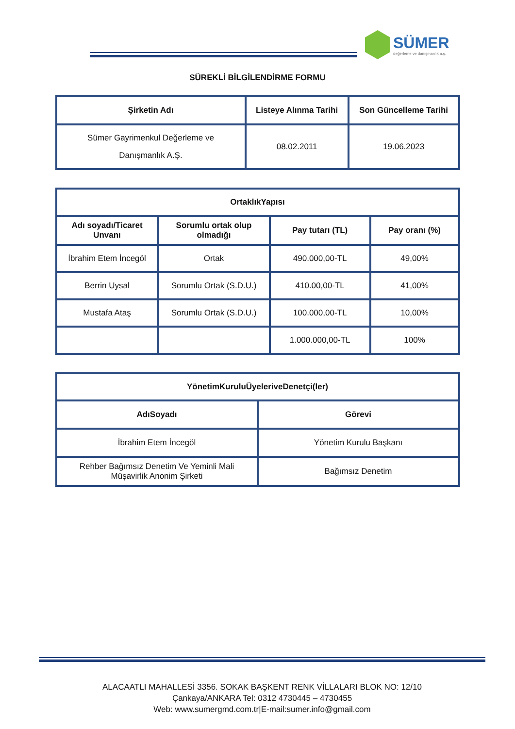SÜMER
değerleme ve danışmanlık a.ş.
SÜREKLİ BİLGİLENDİRME FORMU
| Şirketin Adı | Listeye Alınma Tarihi | Son Güncelleme Tarihi |
| --- | --- | --- |
| Sümer Gayrimenkul Değerleme ve Danışmanlık A.Ş. | 08.02.2011 | 19.06.2023 |
| OrtaklıkYapısı | | | |
| --- | --- | --- | --- |
| Adı soyadı/Ticaret Unvanı | Sorumlu ortak olup olmadığı | Pay tutarı (TL) | Pay oranı (%) |
| İbrahim Etem İncegöl | Ortak | 490.000,00-TL | 49,00% |
| Berrin Uysal | Sorumlu Ortak (S.D.U.) | 410.00,00-TL | 41,00% |
| Mustafa Ataş | Sorumlu Ortak (S.D.U.) | 100.000,00-TL | 10,00% |
| | | 1.000.000,00-TL | 100% |
| YönetimKuruluÜyeleriveDenetçi(ler) | |
| --- | --- |
| AdıSoyadı | Görevi |
| İbrahim Etem İncegöl | Yönetim Kurulu Başkanı |
| Rehber Bağımsız Denetim Ve Yeminli Mali Müşavirlik Anonim Şirketi | Bağımsız Denetim |
ALACAATLI MAHALLESİ 3356. SOKAK BAŞKENT RENK VİLLALARI BLOK NO: 12/10
Çankaya/ANKARA Tel: 0312 4730445 – 4730455
Web: www.sumergmd.com.tr|E-mail:sumer.info@gmail.com